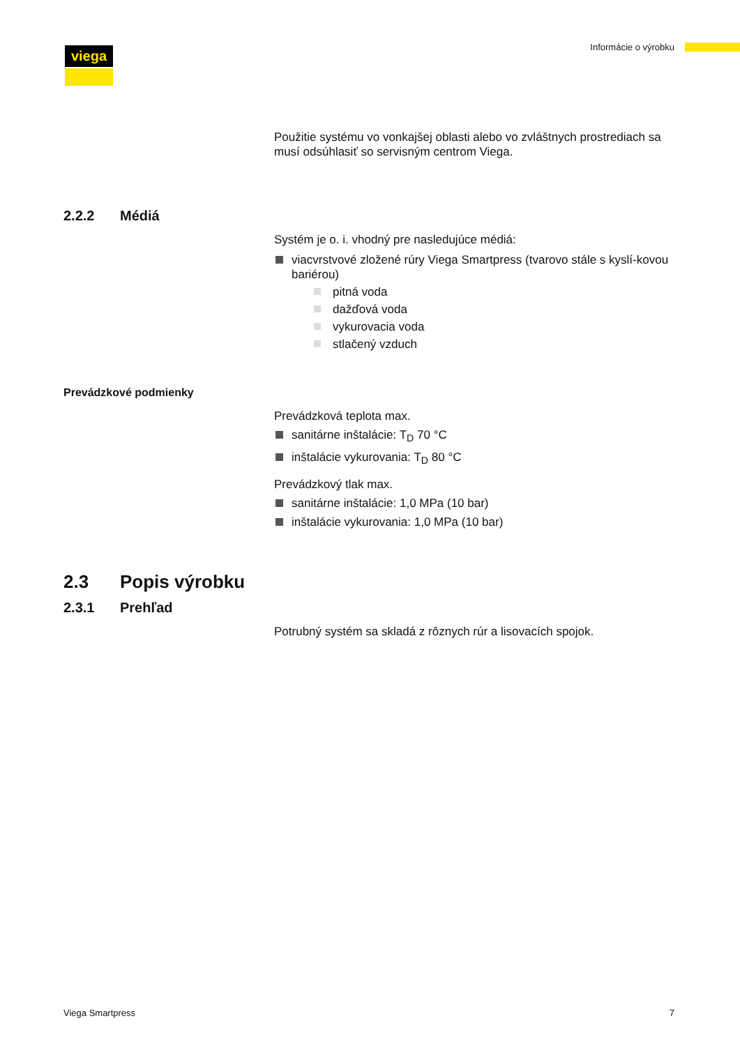viega Informácie o výrobku
Použitie systému vo vonkajšej oblasti alebo vo zvláštnych prostrediach sa musí odsúhlasiť so servisným centrom Viega.
2.2.2 Médiá
Systém je o. i. vhodný pre nasledujúce médiá:
viacvrstvové zložené rúry Viega Smartpress (tvarovo stále s kyslí-kovou bariérou)
pitná voda
dažďová voda
vykurovacia voda
stlačený vzduch
Prevádzkové podmienky
Prevádzková teplota max.
sanitárne inštalácie: T<sub>D</sub> 70 °C
inštalácie vykurovania: T<sub>D</sub> 80 °C
Prevádzkový tlak max.
sanitárne inštalácie: 1,0 MPa (10 bar)
inštalácie vykurovania: 1,0 MPa (10 bar)
2.3 Popis výrobku
2.3.1 Prehľad
Potrubný systém sa skladá z rôznych rúr a lisovacích spojok.
Viega Smartpress 7